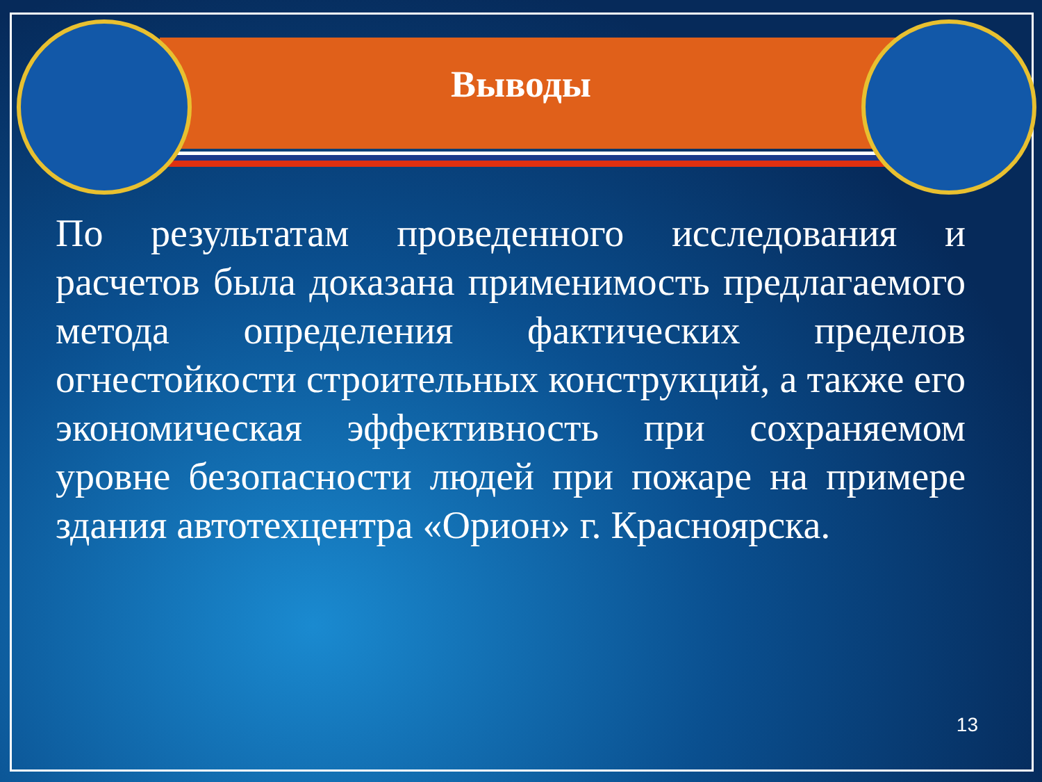Выводы
По результатам проведенного исследования и расчетов была доказана применимость предлагаемого метода определения фактических пределов огнестойкости строительных конструкций, а также его экономическая эффективность при сохраняемом уровне безопасности людей при пожаре на примере здания автотехцентра «Орион» г. Красноярска.
13